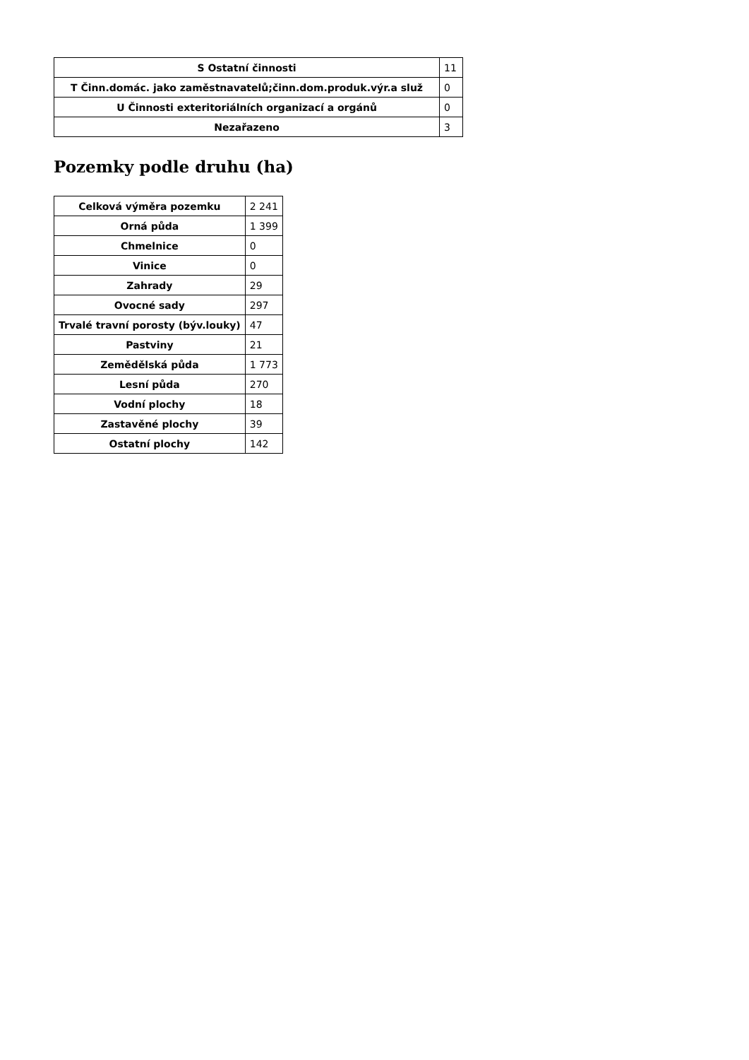| S Ostatní činnosti | 11 |
| T Činn.domác. jako zaměstnavatelů;činn.dom.produk.výr.a služ | 0 |
| U Činnosti exteritoriálních organizací a orgánů | 0 |
| Nezařazeno | 3 |
Pozemky podle druhu (ha)
| Celková výměra pozemku | 2 241 |
| Orná půda | 1 399 |
| Chmelnice | 0 |
| Vinice | 0 |
| Zahrady | 29 |
| Ovocné sady | 297 |
| Trvalé travní porosty (býv.louky) | 47 |
| Pastviny | 21 |
| Zemědělská půda | 1 773 |
| Lesní půda | 270 |
| Vodní plochy | 18 |
| Zastavěné plochy | 39 |
| Ostatní plochy | 142 |